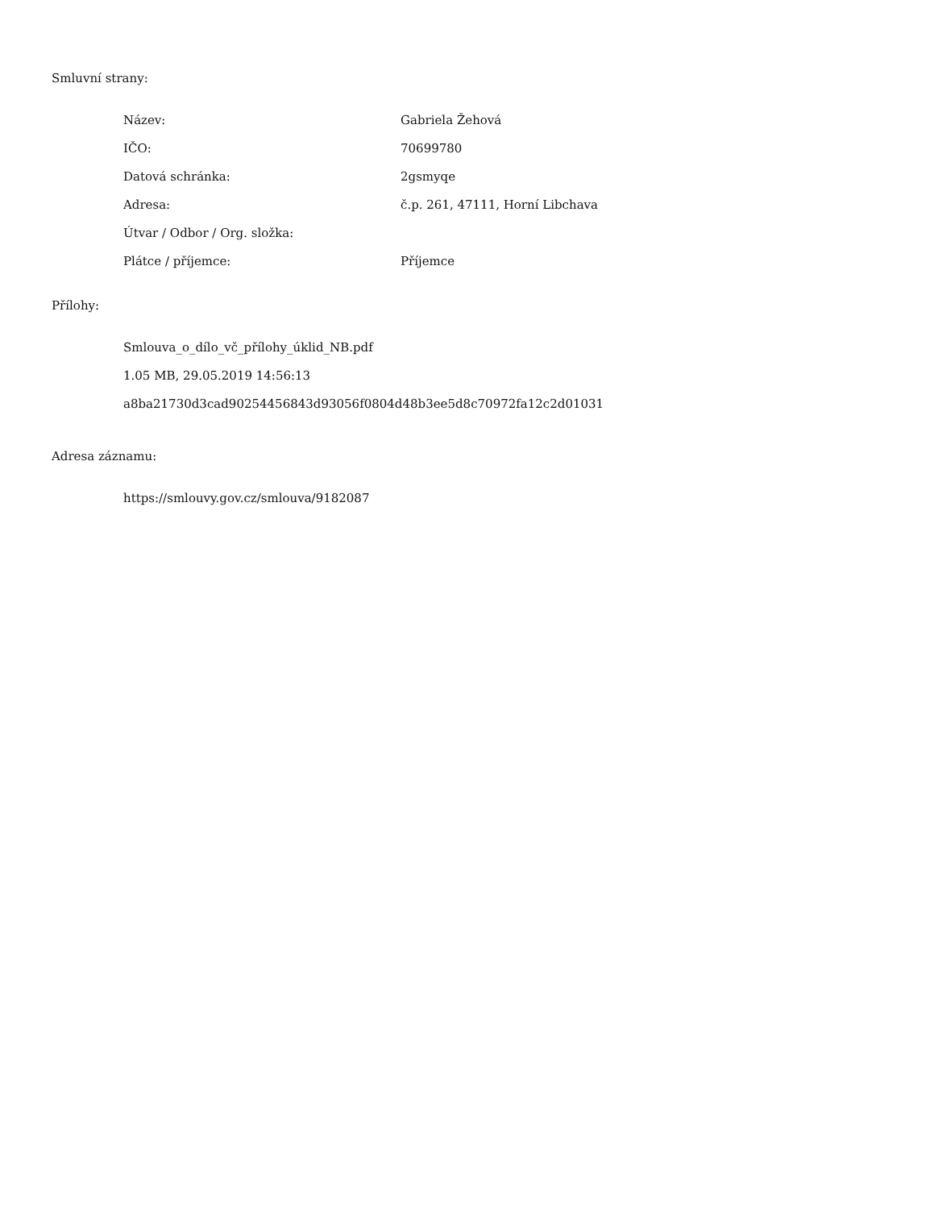Smluvní strany:
| Název: | Gabriela Žehová |
| IČO: | 70699780 |
| Datová schránka: | 2gsmyqe |
| Adresa: | č.p. 261, 47111, Horní Libchava |
| Útvar / Odbor / Org. složka: | |
| Plátce / příjemce: | Příjemce |
Přílohy:
Smlouva_o_dílo_vč_přílohy_úklid_NB.pdf
1.05 MB, 29.05.2019 14:56:13
a8ba21730d3cad90254456843d93056f0804d48b3ee5d8c70972fa12c2d01031
Adresa záznamu:
https://smlouvy.gov.cz/smlouva/9182087